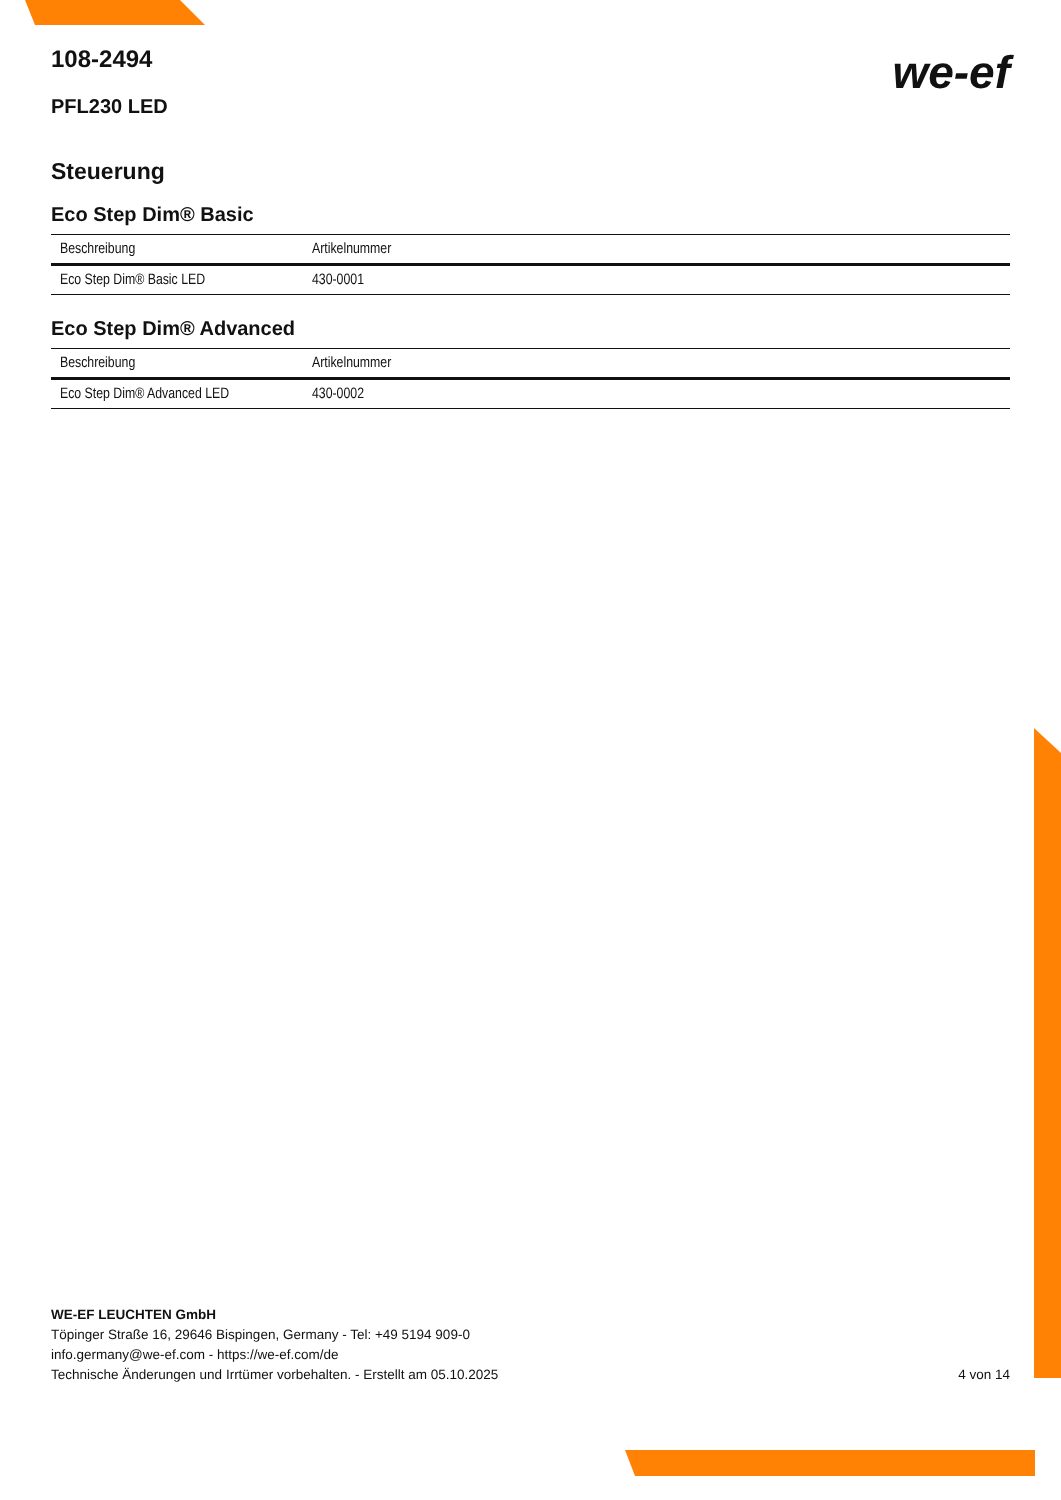108-2494
PFL230 LED
we-ef
Steuerung
Eco Step Dim® Basic
| Beschreibung | Artikelnummer |
| --- | --- |
| Eco Step Dim® Basic LED | 430-0001 |
Eco Step Dim® Advanced
| Beschreibung | Artikelnummer |
| --- | --- |
| Eco Step Dim® Advanced LED | 430-0002 |
WE-EF LEUCHTEN GmbH
Töpinger Straße 16, 29646 Bispingen, Germany - Tel: +49 5194 909-0
info.germany@we-ef.com - https://we-ef.com/de
Technische Änderungen und Irrtümer vorbehalten. - Erstellt am 05.10.2025 4 von 14